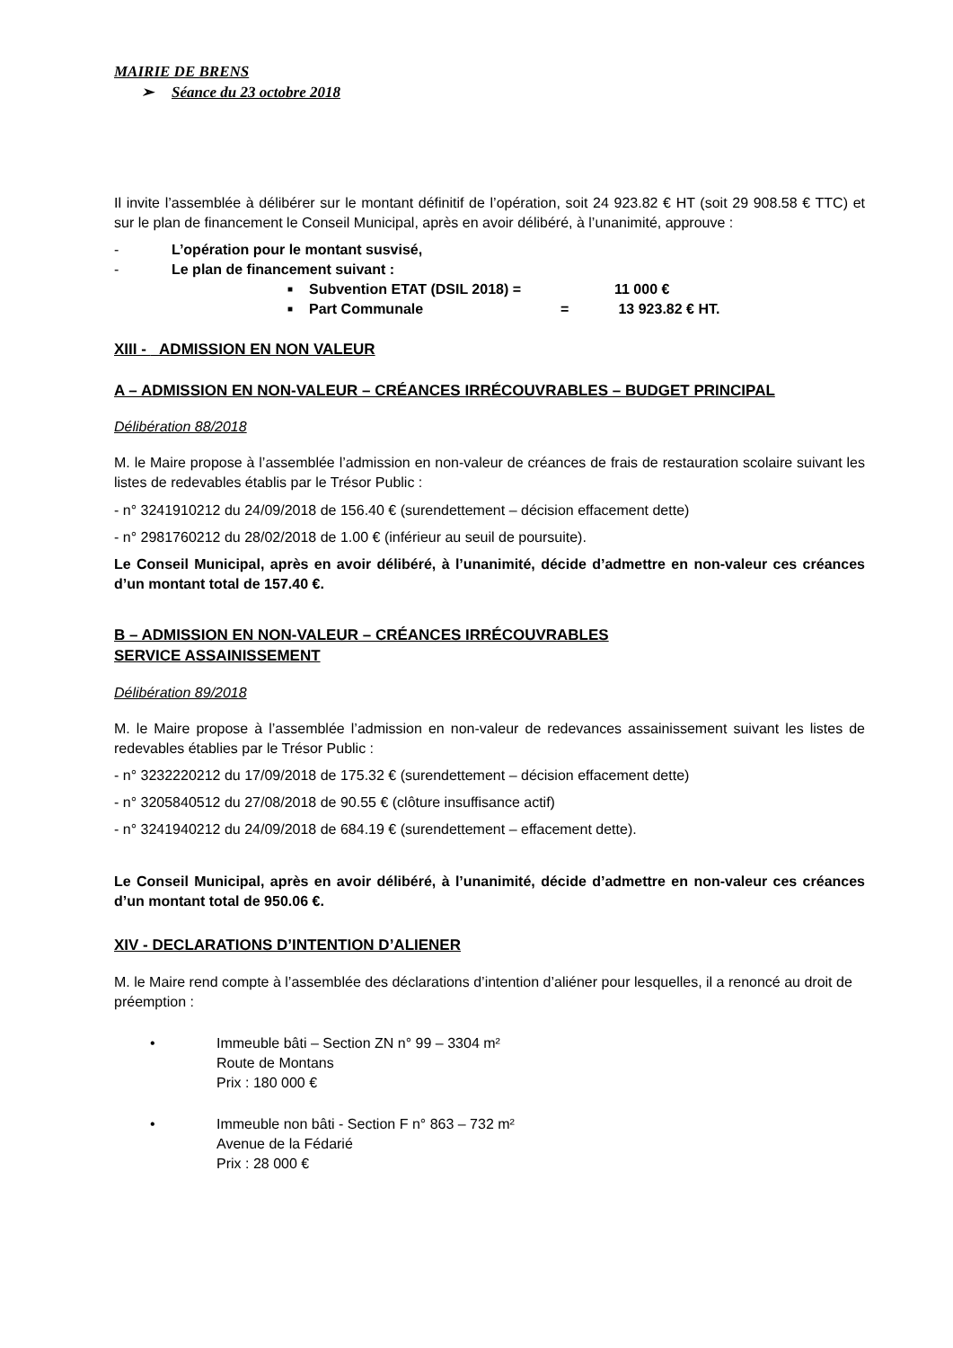MAIRIE DE BRENS
➢ Séance du 23 octobre 2018
Il invite l’assemblée à délibérer sur le montant définitif de l’opération, soit 24 923.82 € HT (soit 29 908.58 € TTC) et sur le plan de financement le Conseil Municipal, après en avoir délibéré, à l’unanimité, approuve :
- L’opération pour le montant susvisé,
- Le plan de financement suivant :
■ Subvention ETAT (DSIL 2018) = 11 000 €
■ Part Communale = 13 923.82 € HT.
XIII - ADMISSION EN NON VALEUR
A – ADMISSION EN NON-VALEUR – CRÉANCES IRRÉCOUVRABLES – BUDGET PRINCIPAL
Délibération 88/2018
M. le Maire propose à l’assemblée l’admission en non-valeur de créances de frais de restauration scolaire suivant les listes de redevables établis par le Trésor Public :
- n° 3241910212 du 24/09/2018 de 156.40 € (surendettement – décision effacement dette)
- n° 2981760212 du 28/02/2018 de 1.00 € (inférieur au seuil de poursuite).
Le Conseil Municipal, après en avoir délibéré, à l’unanimité, décide d’admettre en non-valeur ces créances d’un montant total de 157.40 €.
B – ADMISSION EN NON-VALEUR – CRÉANCES IRRÉCOUVRABLES
SERVICE ASSAINISSEMENT
Délibération 89/2018
M. le Maire propose à l’assemblée l’admission en non-valeur de redevances assainissement suivant les listes de redevables établies par le Trésor Public :
- n° 3232220212 du 17/09/2018 de 175.32 € (surendettement – décision effacement dette)
- n° 3205840512 du 27/08/2018 de 90.55 € (clôture insuffisance actif)
- n° 3241940212 du 24/09/2018 de 684.19 € (surendettement – effacement dette).
Le Conseil Municipal, après en avoir délibéré, à l’unanimité, décide d’admettre en non-valeur ces créances d’un montant total de 950.06 €.
XIV - DECLARATIONS D’INTENTION D’ALIENER
M. le Maire rend compte à l’assemblée des déclarations d’intention d’aliéner pour lesquelles, il a renoncé au droit de préemption :
• Immeuble bâti – Section ZN n° 99 – 3304 m²
Route de Montans
Prix : 180 000 €
• Immeuble non bâti - Section F n° 863 – 732 m²
Avenue de la Fédarié
Prix : 28 000 €